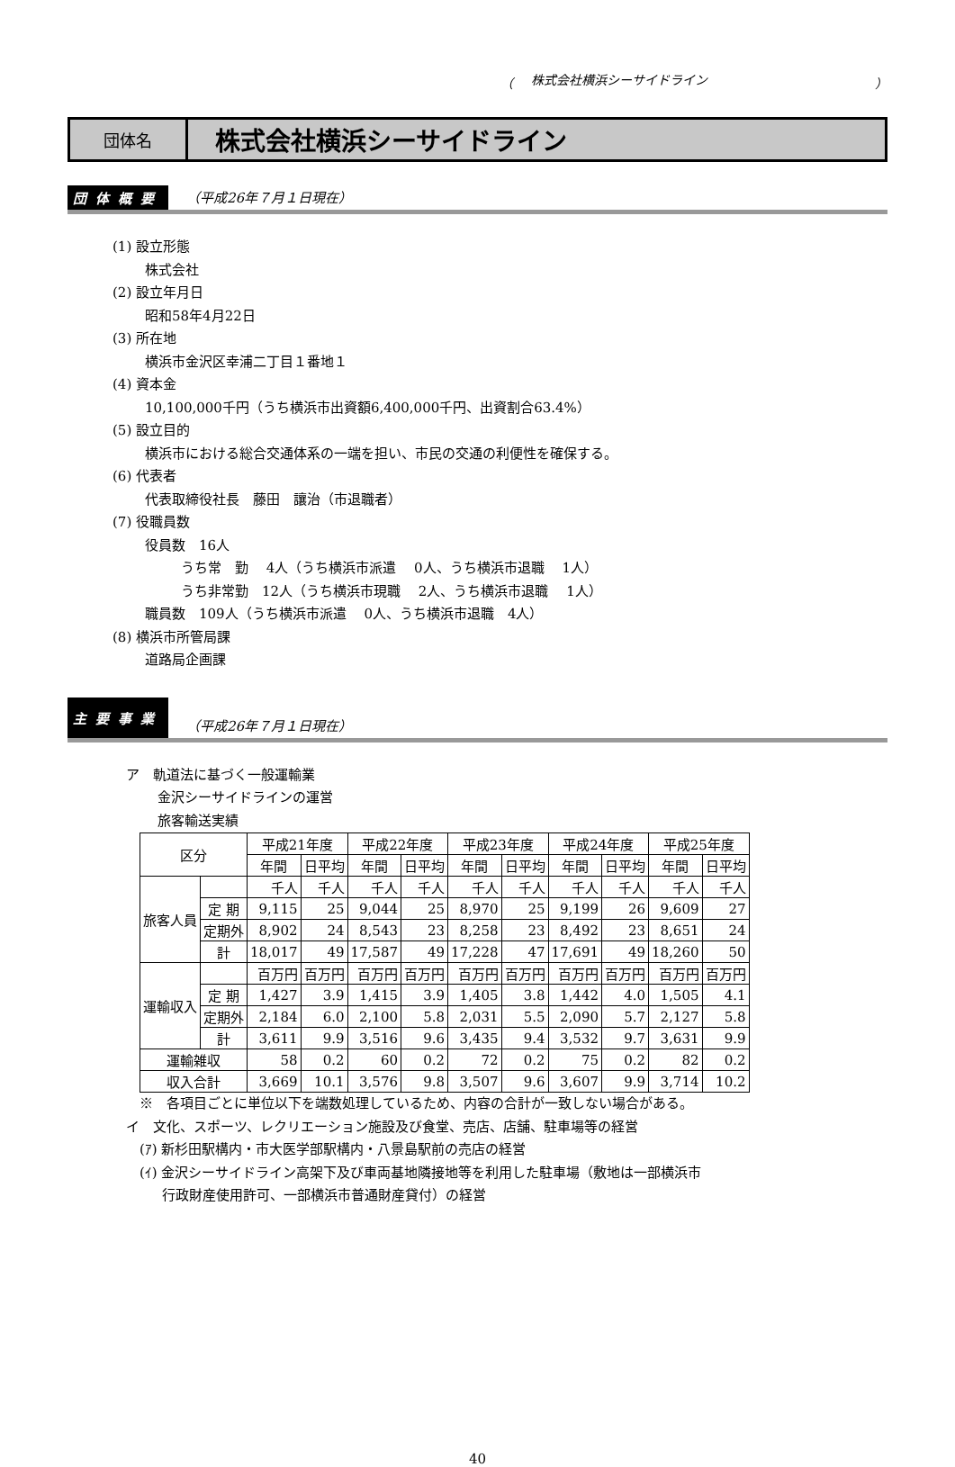（ 株式会社横浜シーサイドライン ）
団体名
株式会社横浜シーサイドライン
団体概要 （平成26年７月１日現在）
(1) 設立形態
株式会社
(2) 設立年月日
昭和58年4月22日
(3) 所在地
横浜市金沢区幸浦二丁目１番地１
(4) 資本金
10,100,000千円（うち横浜市出資額6,400,000千円、出資割合63.4%）
(5) 設立目的
横浜市における総合交通体系の一端を担い、市民の交通の利便性を確保する。
(6) 代表者
代表取締役社長　藤田　讓治（市退職者）
(7) 役職員数
役員数　16人
うち常　勤　 4人（うち横浜市派遣　 0人、うち横浜市退職　 1人）
うち非常勤　12人（うち横浜市現職　 2人、うち横浜市退職　 1人）
職員数　109人（うち横浜市派遣　 0人、うち横浜市退職　4人）
(8) 横浜市所管局課
道路局企画課
主要事業 （平成26年７月１日現在）
ア　軌道法に基づく一般運輸業
金沢シーサイドラインの運営
旅客輸送実績
| 区分 | | 平成21年度 | | 平成22年度 | | 平成23年度 | | 平成24年度 | | 平成25年度 | |
| --- | --- | --- | --- | --- | --- | --- | --- | --- | --- | --- | --- |
| | | 年間 | 日平均 | 年間 | 日平均 | 年間 | 日平均 | 年間 | 日平均 | 年間 | 日平均 |
| 旅客人員 | | 千人 | 千人 | 千人 | 千人 | 千人 | 千人 | 千人 | 千人 | 千人 | 千人 |
| | 定 期 | 9,115 | 25 | 9,044 | 25 | 8,970 | 25 | 9,199 | 26 | 9,609 | 27 |
| | 定期外 | 8,902 | 24 | 8,543 | 23 | 8,258 | 23 | 8,492 | 23 | 8,651 | 24 |
| | 計 | 18,017 | 49 | 17,587 | 49 | 17,228 | 47 | 17,691 | 49 | 18,260 | 50 |
| 運輸収入 | | 百万円 | 百万円 | 百万円 | 百万円 | 百万円 | 百万円 | 百万円 | 百万円 | 百万円 | 百万円 |
| | 定 期 | 1,427 | 3.9 | 1,415 | 3.9 | 1,405 | 3.8 | 1,442 | 4.0 | 1,505 | 4.1 |
| | 定期外 | 2,184 | 6.0 | 2,100 | 5.8 | 2,031 | 5.5 | 2,090 | 5.7 | 2,127 | 5.8 |
| | 計 | 3,611 | 9.9 | 3,516 | 9.6 | 3,435 | 9.4 | 3,532 | 9.7 | 3,631 | 9.9 |
| 運輸雑収 | | 58 | 0.2 | 60 | 0.2 | 72 | 0.2 | 75 | 0.2 | 82 | 0.2 |
| 収入合計 | | 3,669 | 10.1 | 3,576 | 9.8 | 3,507 | 9.6 | 3,607 | 9.9 | 3,714 | 10.2 |
※　各項目ごとに単位以下を端数処理しているため、内容の合計が一致しない場合がある。
イ　文化、スポーツ、レクリエーション施設及び食堂、売店、店舗、駐車場等の経営
(ｱ) 新杉田駅構内・市大医学部駅構内・八景島駅前の売店の経営
(ｲ) 金沢シーサイドライン高架下及び車両基地隣接地等を利用した駐車場（敷地は一部横浜市
行政財産使用許可、一部横浜市普通財産貸付）の経営
40